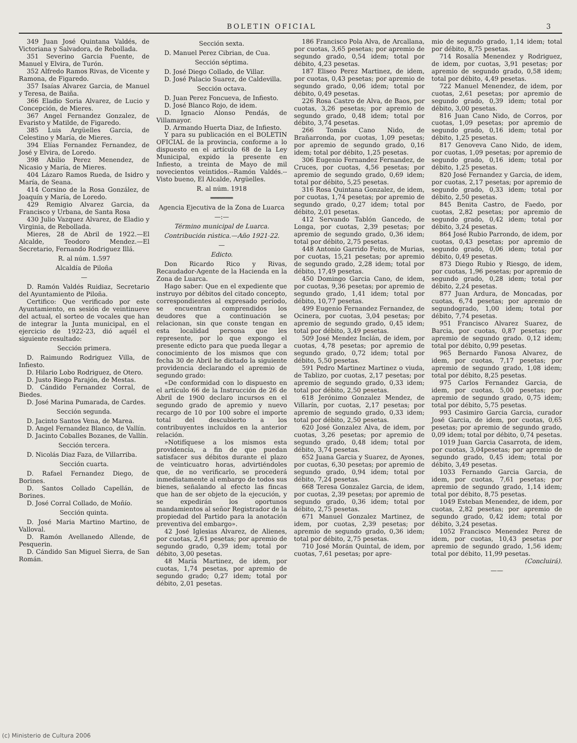BOLETIN OFICIAL 3
349 Juan José Quintana Valdés, de Victoriana y Salvadora, de Rebollada.
351 Severino Garcia Fuente, de Manuel y Elvira, de Turón.
352 Alfredo Ramos Rivas, de Vicente y Ramona, de Figaredo.
357 Isaías Alvarez Garcia, de Manuel y Teresa, de Baiña.
366 Eladio Soria Alvarez, de Lucio y Concepción, de Mieres.
367 Angel Fernandez Gonzalez, de Evaristo y Matilde, de Figaredo.
385 Luis Argüelles Garcia, de Celestino y María, de Mieres.
394 Elías Fernandez Fernandez, de José y Elvira, de Loredo.
398 Abilio Perez Menendez, de Nicasio y María, de Mieres.
404 Lázaro Ramos Rueda, de Isidro y María, de Seana.
414 Corsino de la Rosa González, de Joaquín y María, de Loredo.
429 Remigio Alvarez Garcia, da Francisco y Urbana, de Santa Rosa
430 Julio Vazquez Alvarez, de Eladio y Virginia, de Rebollada.
Mieres, 28 de Abril de 1922.—El Alcalde, Teodoro Mendez.—El Secretario, Fernando Rodriguez Illá.
R. al núm. 1.597
Alcaldía de Piloña
—
D. Ramón Valdés Ruidiaz, Secretario del Ayuntamiento de Piloña.
Certifico: Que verificado por este Ayuntamiento, en sesión de veintinueve del actual, el sorteo de vocales que han de integrar la Junta municipal, en el ejercicio de 1922-23, dió aquél el siguiente resultado:
Sección primera.
D. Raimundo Rodriguez Villa, de Infiesto.
D. Hilario Lobo Rodriguez, de Otero.
D. Justo Riego Parajón, de Mestas.
D. Cándido Fernandez Corral, de Biedes.
D. José Marina Pumarada, de Cardes.
Sección segunda.
D. Jacinto Santos Vena, de Marea.
D. Angel Fernandez Blanco, de Vallín.
D. Jacinto Coballes Bozanes, de Vallín.
Sección tercera.
D. Nicolás Diaz Faza, de Villarriba.
Sección cuarta.
D. Rafael Fernandez Diego, de Borines.
D. Santos Collado Capellán, de Borines.
D. José Corral Collado, de Moñío.
Sección quinta.
D. José Maria Martino Martino, de Valloval.
D. Ramón Avellanedo Allende, de Pesquerin.
D. Cándido San Miguel Sierra, de San Román.
Sección sexta.
D. Manuel Perez Cibrian, de Cua.
Sección séptima.
D. José Diego Collado, de Villar.
D. José Palacio Suarez, de Caldevilla.
Sección octava.
D. Juan Perez Foncueva, de Infiesto.
D. José Blanco Rojo, de idem.
D. Ignacio Alonso Pendás, de Villamayor.
D. Armando Huerta Diaz, de Infiesto.
Y para su publicación en el BOLETIN OFICIAL de la provincia, conforme a lo dispuesto en el artículo 68 de la Ley Municipal, expido la presente en Infiesto, a treinta de Mayo de mil novecientos veintidos.--Ramón Valdés.-- Visto bueno, El Alcalde, Argüelles.
R. al núm. 1918
══════
Agencia Ejecutiva de la Zona de Luarca
—:—
Término municipal de Luarca.
Contribución rústica.—Año 1921-22.
—
Edicto.
Don Ricardo Rico y Rivas, Recaudador-Agente de la Hacienda en la Zona de Luarca.
Hago saber: Que en el expediente que instruyo por débitos del citado concepto, correspondientes al expresado período, se encuentran comprendidos los deudores que a continuación se relacionan, sin que conste tengan en esta localidad persona que les represente, por lo que expongo el presente edicto para que pueda llegar a conocimiento de los mismos que con fecha 30 de Abril he dictado la siguiente providencia declarando el apremio de segundo grado:
«De conformidad con lo dispuesto en el artículo 66 de la Instrucción de 26 de Abril de 1900 declaro incursos en el segundo grado de apremio y nuevo recargo de 10 por 100 sobre el importe total del descubierto a los contribuyentes incluídos en la anterior relación.
»Notifíquese a los mismos esta providencia, a fin de que puedan satisfacer sus débitos durante el plazo de veinticuatro horas, advirtiéndoles que, de no verificarlo, se procederá inmediatamente al embargo de todos sus bienes, señalando al efecto las fincas que han de ser objeto de la ejecución, y se expedirán los oportunos mandamientos al señor Registrador de la propiedad del Partido para la anotación preventiva del embargo».
42 José Iglesias Alvarez, de Alienes, por cuotas, 2,61 pesetas; por apremio de segundo grado, 0,39 idem; total por débito, 3,00 pesetas.
48 María Martinez, de idem, por cuotas, 1,74 pesetas, por apremio de segundo grado; 0,27 idem; total por débito, 2,01 pesetas.
186 Francisco Pola Alva, de Arcallana, por cuotas, 3,65 pesetas; por apremio de segundo grado, 0,54 idem; total por débito, 4,23 pesetas.
187 Eliseo Perez Martinez, de idem, por cuotas, 0,43 pesetas; por apremio de segundo grado, 0,06 idem; total por débito, 0,49 pesetas.
226 Rosa Castro de Alva, de Baos, por cuotas, 3,26 pesetas; por apremio de segundo grado, 0,48 idem; total por débito, 3,74 pesetas.
266 Tomás Cano Nido, de Brañarronda, por cuotas, 1,09 pesetas; por apremio de segundo grado, 0,16 idem; total por débito, 1,25 pesetas.
306 Eugenio Fernandez Fernandez, de Cruces, por cuotas, 4,56 pesetas; por apremio de segundo grado, 0,69 idem; total por débito, 5,25 pesetas.
316 Rosa Quintana Gonzalez, de idem, por cuotas, 1,74 pesetas; por apremio de segundo grado, 0,27 idem; total por débito, 2,01 pesetas.
412 Servando Tablón Gancedo, de Longa, por cuotas, 2,39 pesetas; por apremio de segundo grado, 0,36 idem; total por débito, 2,75 pesetas.
448 Antonio Garrido Feito, de Murias, por cuotas, 15,21 pesetas; por apremio de segundo grado, 2,28 idem; total por débito, 17,49 pesetas.
450 Domingo Garcia Cano, de idem, por cuotas, 9,36 pesetas; por apremio de segundo grado, 1,41 idem; total por débito, 10,77 pesetas.
499 Eugenio Fernandez Fernandez, de Ocinera, por cuotas, 3,04 pesetas; por apremio de segundo grado, 0,45 idem; total por débito, 3,49 pesetas.
509 José Mendez Inclán, de idem, por cuotas, 4,78 pesetas; por apremio de segundo grado, 0,72 idem; total por débito, 5,50 pesetas.
591 Pedro Martinez Martinez o viuda, de Tablizo, por cuotas, 2,17 pesetas; por apremio de segundo grado, 0,33 idem; total por débito, 2,50 pesetas.
618 Jerónimo Gonzalez Mendez, de Villarín, por cuotas, 2,17 pesetas; por apremio de segundo grado, 0,33 idem; total por débito, 2,50 pesetas.
620 José Gonzalez Alva, de idem, por cuotas, 3,26 pesetas; por apremio de segundo grado, 0,48 idem; total por débito, 3,74 pesetas.
652 Juana Garcia y Suarez, de Ayones, por cuotas, 6,30 pesetas; por apremio de segundo grado, 0,94 idem; total por débito, 7,24 pesetas.
668 Teresa Gonzalez Garcia, de idem, por cuotas, 2,39 pesetas; por apremio de segundo grado, 0,36 idem; total por débito, 2,75 pesetas.
671 Manuel Gonzalez Martinez, de idem, por cuotas, 2,39 pesetas; por apremio de segundo grado, 0,36 idem; total por débito, 2,75 pesetas.
710 José Morán Quintal, de idem, por cuotas, 7,61 pesetas; por apre-
mio de segundo grado, 1,14 idem; total por débito, 8,75 pesetas.
714 Rosalía Menendez y Rodriguez, de idem, por cuotas, 3,91 pesetas; por apremio de segundo grado, 0,58 idem; total por débito, 4,49 pesetas.
722 Manuel Menendez, de idem, por cuotas, 2,61 pesetas; por apremio de segundo grado, 0,39 idem; total por débito, 3,00 pesetas.
816 Juan Cano Nido, de Corros, por cuotas, 1,09 pesetas; por apremio de segundo grado, 0,16 idem; total por débito, 1,25 pesetas.
817 Genoveva Cano Nido, de idem, por cuotas, 1,09 pesetas; por apremio de segundo grado, 0,16 idem; total por débito, 1,25 pesetas.
820 José Fernandez y Garcia, de idem, por cuotas, 2,17 pesetas; por apremio de segundo grado, 0,33 idem; total por débito, 2,50 pesetas.
845 Benita Castro, de Faedo, por cuotas, 2,82 pesetas; por apremio de segundo grado, 0,42 idem; total por débito, 3,24 pesetas.
864 José Rubio Parrondo, de idem, por cuotas, 0,43 pesetas; por apremio de segundo grado, 0,06 idem; total por débito, 0,49 pesetas.
873 Diego Rubio y Riesgo, de idem, por cuotas, 1,96 pesetas; por apremio de segundo grado, 0,28 idem; total por débito, 2,24 pesetas.
877 Juan Ardura, de Moncadas, por cuotas, 6,74 pesetas; por apremio de segundogrado, 1,00 idem; total por débito, 7,74 pesetas.
951 Francisco Alvarez Suarez, de Barcia, por cuotas, 0,87 pesetas; por apremio de segundo grado. 0,12 idem; total por débito, 0,99 pesetas.
965 Bernardo Fanosa Alvarez, de idem, por cuotas, 7,17 pesetas; por apremio de segundo grado, 1,08 idem; total por débito, 8,25 pesetas.
975 Carlos Fernandez Garcia, de idem, por cuotas, 5,00 pesetas; por apremio de segundo grado, 0,75 idem; total por débito, 5,75 pesetas.
993 Casimiro Garcia Garcia, curador José Garcia, de idem, por cuotas, 0,65 pesetas; por apremio de segundo grado, 0,09 idem; total por débito, 0,74 pesetas.
1019 Juan Garcia Casarrota, de idem, por cuotas, 3,04pesetas; por apremio de segundo grado, 0,45 idem; total por débito, 3,49 pesetas.
1033 Fernando Garcia Garcia, de idem, por cuotas, 7,61 pesetas; por apremio de segundo grado, 1,14 idem; total por débito, 8,75 pesetas.
1049 Esteban Menendez, de idem, por cuotas, 2,82 pesetas; por apremio de segundo grado, 0,42 idem; total por débito, 3,24 pesetas.
1052 Francisco Menendez Perez de idem, por cuotas, 10,43 pesetas por apremio de segundo grado, 1,56 idem; total por débito, 11,99 pesetas.
(Concluirá).
——
(c) Ministerio de Cultura 2006